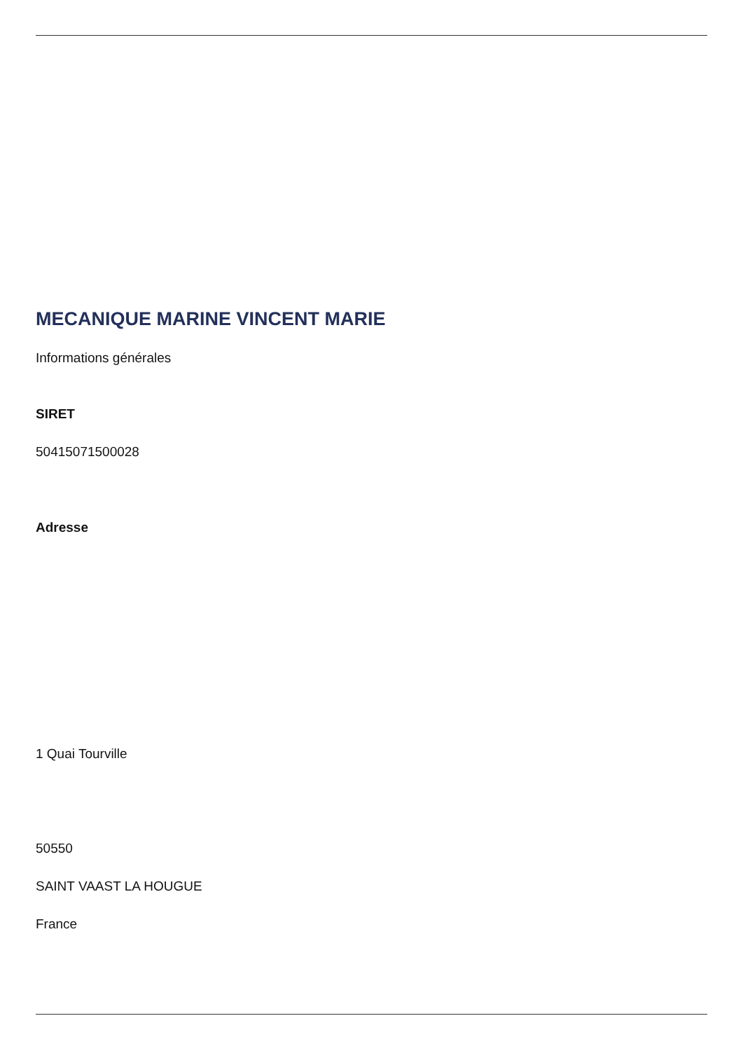MECANIQUE MARINE VINCENT MARIE
Informations générales
SIRET
50415071500028
Adresse
1 Quai Tourville
50550
SAINT VAAST LA HOUGUE
France